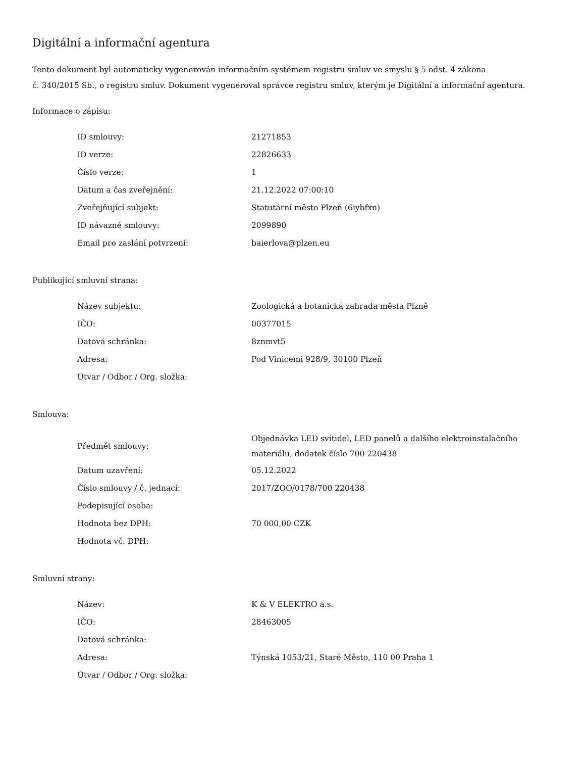Digitální a informační agentura
Tento dokument byl automaticky vygenerován informačním systémem registru smluv ve smyslu § 5 odst. 4 zákona
č. 340/2015 Sb., o registru smluv. Dokument vygeneroval správce registru smluv, kterým je Digitální a informační agentura.
Informace o zápisu:
| ID smlouvy: | 21271853 |
| ID verze: | 22826633 |
| Číslo verze: | 1 |
| Datum a čas zveřejnění: | 21.12.2022 07:00:10 |
| Zveřejňující subjekt: | Statutární město Plzeň (6iybfxn) |
| ID návazné smlouvy: | 2099890 |
| Email pro zaslání potvrzení: | baierlova@plzen.eu |
Publikující smluvní strana:
| Název subjektu: | Zoologická a botanická zahrada města Plzně |
| IČO: | 00377015 |
| Datová schránka: | 8znmvt5 |
| Adresa: | Pod Vinicemi 928/9, 30100 Plzeň |
| Útvar / Odbor / Org. složka: | |
Smlouva:
| Předmět smlouvy: | Objednávka LED svítidel, LED panelů a dalšího elektroinstalačního materiálu, dodatek číslo 700 220438 |
| Datum uzavření: | 05.12.2022 |
| Číslo smlouvy / č. jednací: | 2017/ZOO/0178/700 220438 |
| Podepisující osoba: | |
| Hodnota bez DPH: | 70 000,00 CZK |
| Hodnota vč. DPH: | |
Smluvní strany:
| Název: | K & V ELEKTRO a.s. |
| IČO: | 28463005 |
| Datová schránka: | |
| Adresa: | Týnská 1053/21, Staré Město, 110 00 Praha 1 |
| Útvar / Odbor / Org. složka: | |